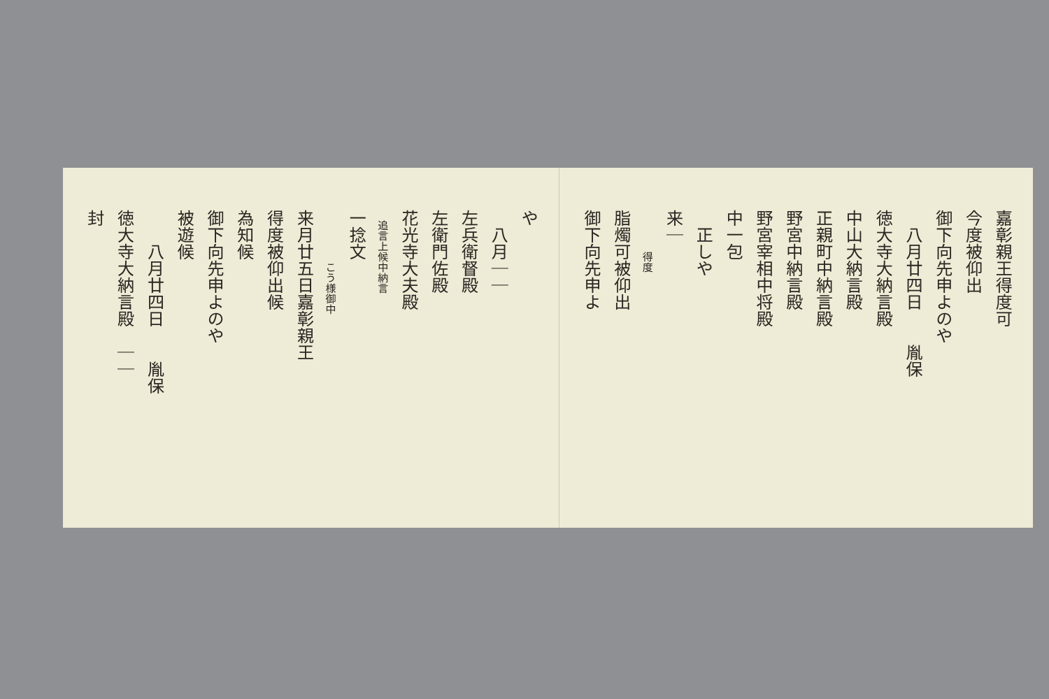や
　八月｜｜
左兵衛督殿
左衛門佐殿
花光寺大夫殿
　追言上候中納言
一捻文
　　　　　こう様御中
来月廿五日嘉彰親王
得度被仰出候
為知候
御下向先申よのや
被遊候
　　八月廿四日　　胤保
徳大寺大納言殿　｜｜
封
嘉彰親王得度可
今度被仰出
御下向先申よのや
　八月廿四日　　胤保
徳大寺大納言殿
中山大納言殿
正親町中納言殿
野宮中納言殿
野宮宰相中将殿
中一包
　正しや
来｜
　　　　得度
脂燭可被仰出
御下向先申よ